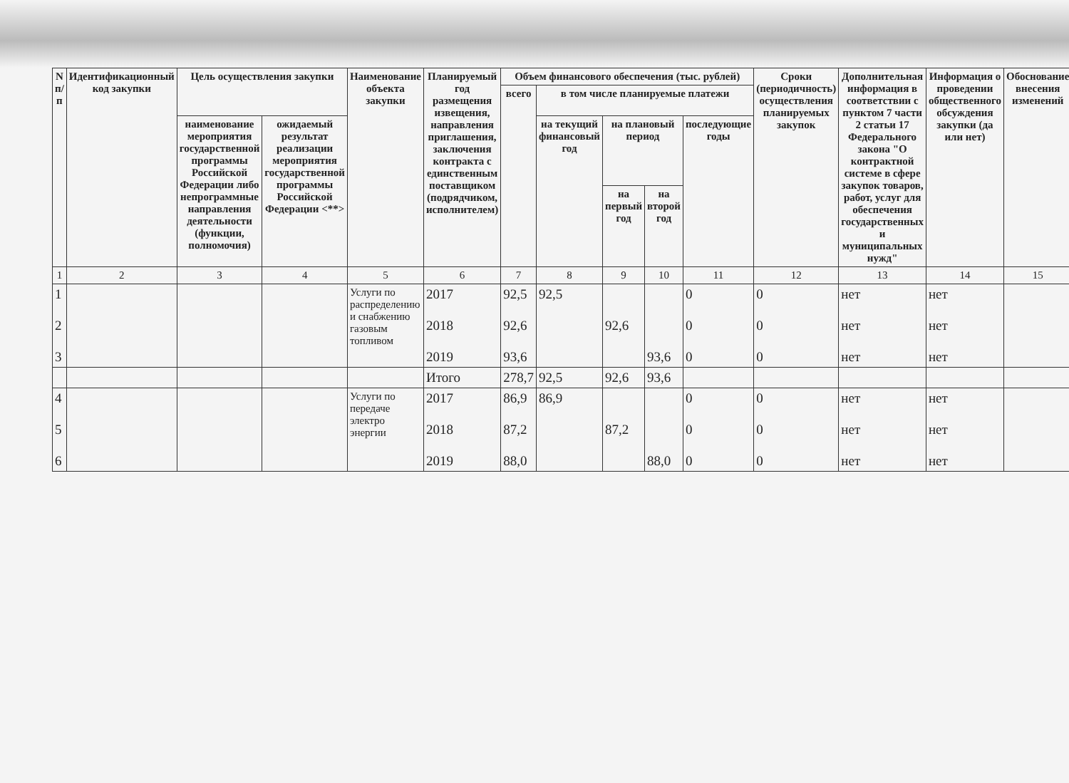| N п/п | Идентификационный код закупки | Цель осуществления закупки | | Наименование объекта закупки | Планируемый год размещения извещения, направления приглашения, заключения контракта с единственным поставщиком (подрядчиком, исполнителем) | Объем финансового обеспечения (тыс. рублей) | | | | | Сроки (периодичность) осуществления планируемых закупок | Дополнительная информация в соответствии с пунктом 7 части 2 статьи 17 Федерального закона "О контрактной системе в сфере закупок товаров, работ, услуг для обеспечения государственных и муниципальных нужд" | Информация о проведении общественного обсуждения закупки (да или нет) | Обоснование внесения изменений |
| --- | --- | --- | --- | --- | --- | --- | --- | --- | --- | --- | --- | --- | --- | --- |
| | | | | | | всего | в том числе планируемые платежи | | | | | | | |
| | | наименование мероприятия государственной программы Российской Федерации либо непрограммные направления деятельности (функции, полномочия) | ожидаемый результат реализации мероприятия государственной программы Российской Федерации <**> | | | | на текущий финансовый год | на плановый период | | последующие годы | | | | |
| | | | | | | | | на первый год | на второй год | | | | | |
| 1 | 2 | 3 | 4 | 5 | 6 | 7 | 8 | 9 | 10 | 11 | 12 | 13 | 14 | 15 |
| 1 2 3 | | | | Услуги по распределению и снабжению газовым топливом | 2017 2018 2019 | 92,5 92,6 93,6 | 92,5 | 92,6 | 93,6 | 0 0 0 | 0 0 0 | нет нет нет | нет нет нет | |
| | | | | | Итого | 278,7 | 92,5 | 92,6 | 93,6 | | | | | |
| 4 5 6 | | | | Услуги по передаче электро энергии | 2017 2018 2019 | 86,9 87,2 88,0 | 86,9 | 87,2 | 88,0 | 0 0 0 | 0 0 0 | нет нет нет | нет нет нет | |